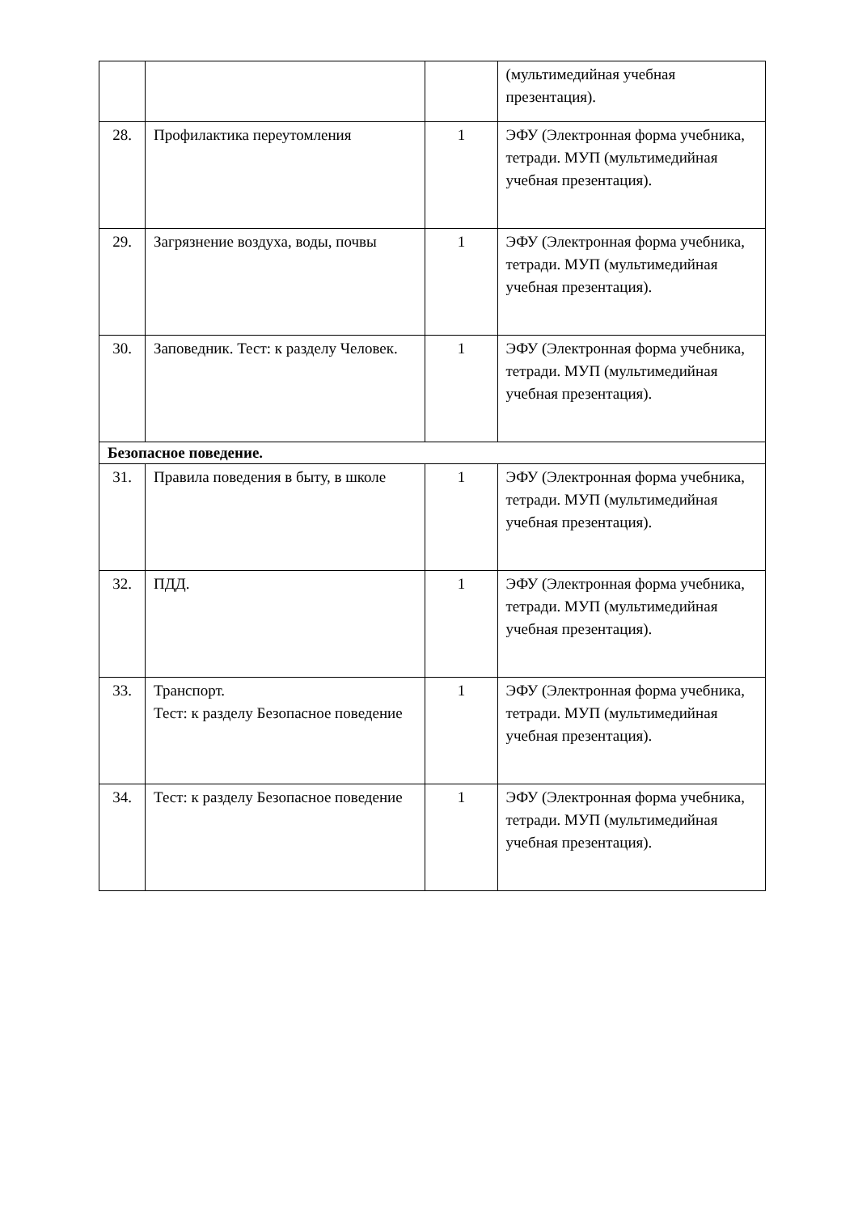| | | | (мультимедийная учебная презентация). |
| 28. | Профилактика переутомления | 1 | ЭФУ (Электронная форма учебника, тетради. МУП (мультимедийная учебная презентация). |
| 29. | Загрязнение воздуха, воды, почвы | 1 | ЭФУ (Электронная форма учебника, тетради. МУП (мультимедийная учебная презентация). |
| 30. | Заповедник. Тест: к разделу Человек. | 1 | ЭФУ (Электронная форма учебника, тетради. МУП (мультимедийная учебная презентация). |
| Безопасное поведение. | | | |
| 31. | Правила поведения в быту, в школе | 1 | ЭФУ (Электронная форма учебника, тетради. МУП (мультимедийная учебная презентация). |
| 32. | ПДД. | 1 | ЭФУ (Электронная форма учебника, тетради. МУП (мультимедийная учебная презентация). |
| 33. | Транспорт. Тест: к разделу Безопасное поведение | 1 | ЭФУ (Электронная форма учебника, тетради. МУП (мультимедийная учебная презентация). |
| 34. | Тест: к разделу Безопасное поведение | 1 | ЭФУ (Электронная форма учебника, тетради. МУП (мультимедийная учебная презентация). |